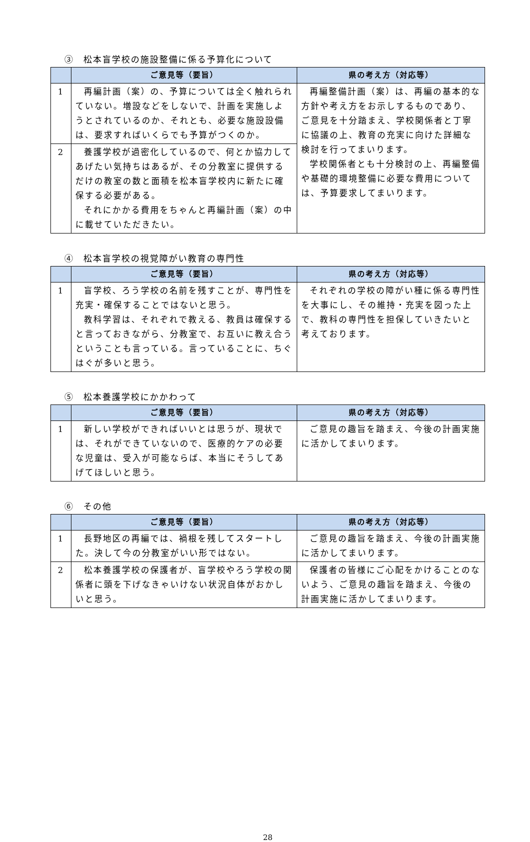③　松本盲学校の施設整備に係る予算化について
| | ご意見等（要旨） | 県の考え方（対応等） |
| --- | --- | --- |
| 1 | 再編計画（案）の、予算については全く触れられていない。増設などをしないで、計画を実施しようとされているのか、それとも、必要な施設設備は、要求すればいくらでも予算がつくのか。 | 再編整備計画（案）は、再編の基本的な方針や考え方をお示しするものであり、ご意見を十分踏まえ、学校関係者と丁寧に協議の上、教育の充実に向けた詳細な検討を行ってまいります。 学校関係者とも十分検討の上、再編整備や基礎的環境整備に必要な費用については、予算要求してまいります。 |
| 2 | 養護学校が過密化しているので、何とか協力してあげたい気持ちはあるが、その分教室に提供するだけの教室の数と面積を松本盲学校内に新たに確保する必要がある。 それにかかる費用をちゃんと再編計画（案）の中に載せていただきたい。 | |
④　松本盲学校の視覚障がい教育の専門性
| | ご意見等（要旨） | 県の考え方（対応等） |
| --- | --- | --- |
| 1 | 盲学校、ろう学校の名前を残すことが、専門性を充実・確保することではないと思う。 教科学習は、それぞれで教える、教員は確保すると言っておきながら、分教室で、お互いに教え合うということも言っている。言っていることに、ちぐはぐが多いと思う。 | それぞれの学校の障がい種に係る専門性を大事にし、その維持・充実を図った上で、教科の専門性を担保していきたいと考えております。 |
⑤　松本養護学校にかかわって
| | ご意見等（要旨） | 県の考え方（対応等） |
| --- | --- | --- |
| 1 | 新しい学校ができればいいとは思うが、現状では、それができていないので、医療的ケアの必要な児童は、受入が可能ならば、本当にそうしてあげてほしいと思う。 | ご意見の趣旨を踏まえ、今後の計画実施に活かしてまいります。 |
⑥　その他
| | ご意見等（要旨） | 県の考え方（対応等） |
| --- | --- | --- |
| 1 | 長野地区の再編では、禍根を残してスタートした。決して今の分教室がいい形ではない。 | ご意見の趣旨を踏まえ、今後の計画実施に活かしてまいります。 |
| 2 | 松本養護学校の保護者が、盲学校やろう学校の関係者に頭を下げなきゃいけない状況自体がおかしいと思う。 | 保護者の皆様にご心配をかけることのないよう、ご意見の趣旨を踏まえ、今後の計画実施に活かしてまいります。 |
28